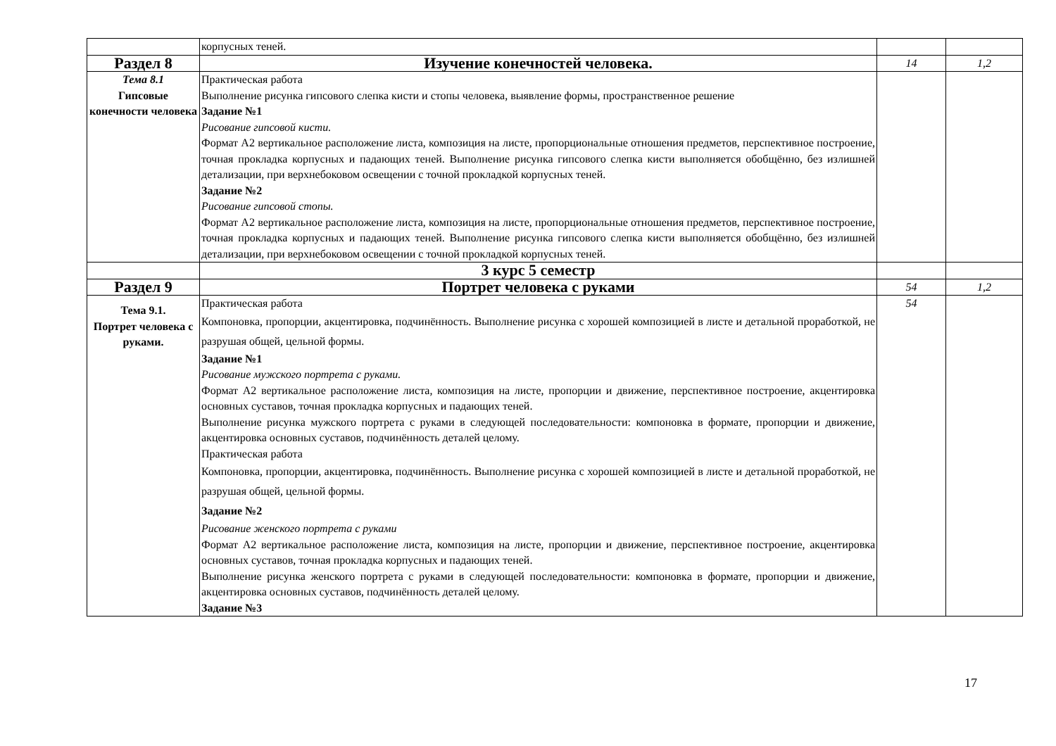| | корпусных теней. | | |
| Раздел 8 | Изучение конечностей человека. | 14 | 1,2 |
| Тема 8.1 Гипсовые конечности человека | Практическая работа Выполнение рисунка гипсового слепка кисти и стопы человека, выявление формы, пространственное решение Задание №1 Рисование гипсовой кисти. Формат А2 вертикальное расположение листа, композиция на листе, пропорциональные отношения предметов, перспективное построение, точная прокладка корпусных и падающих теней. Выполнение рисунка гипсового слепка кисти выполняется обобщённо, без излишней детализации, при верхнебоковом освещении с точной прокладкой корпусных теней. Задание №2 Рисование гипсовой стопы. Формат А2 вертикальное расположение листа, композиция на листе, пропорциональные отношения предметов, перспективное построение, точная прокладка корпусных и падающих теней. Выполнение рисунка гипсового слепка кисти выполняется обобщённо, без излишней детализации, при верхнебоковом освещении с точной прокладкой корпусных теней. | | |
| | 3 курс 5 семестр | | |
| Раздел 9 | Портрет человека с руками | 54 | 1,2 |
| Тема 9.1. Портрет человека с руками. | Практическая работа Компоновка, пропорции, акцентировка, подчинённость. Выполнение рисунка с хорошей композицией в листе и детальной проработкой, не разрушая общей, цельной формы. Задание №1 Рисование мужского портрета с руками. Формат А2 вертикальное расположение листа, композиция на листе, пропорции и движение, перспективное построение, акцентировка основных суставов, точная прокладка корпусных и падающих теней. Выполнение рисунка мужского портрета с руками в следующей последовательности: компоновка в формате, пропорции и движение, акцентировка основных суставов, подчинённость деталей целому. Практическая работа Компоновка, пропорции, акцентировка, подчинённость. Выполнение рисунка с хорошей композицией в листе и детальной проработкой, не разрушая общей, цельной формы. Задание №2 Рисование женского портрета с руками Формат А2 вертикальное расположение листа, композиция на листе, пропорции и движение, перспективное построение, акцентировка основных суставов, точная прокладка корпусных и падающих теней. Выполнение рисунка женского портрета с руками в следующей последовательности: компоновка в формате, пропорции и движение, акцентировка основных суставов, подчинённость деталей целому. Задание №3 | 54 | |
17